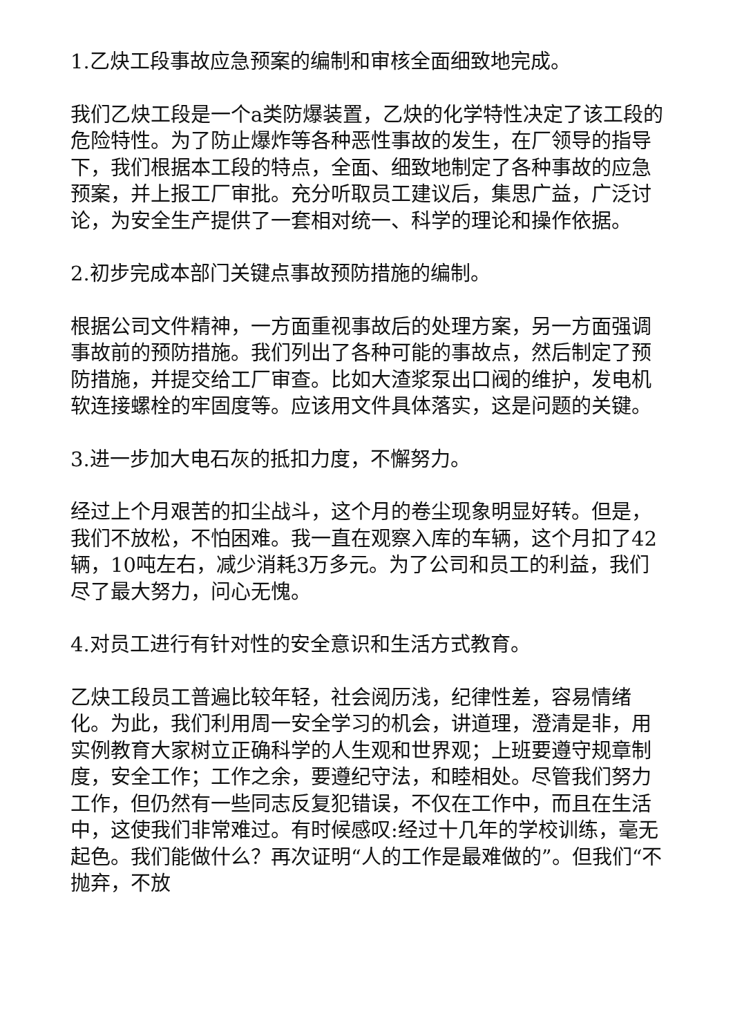1.乙炔工段事故应急预案的编制和审核全面细致地完成。
我们乙炔工段是一个a类防爆装置，乙炔的化学特性决定了该工段的危险特性。为了防止爆炸等各种恶性事故的发生，在厂领导的指导下，我们根据本工段的特点，全面、细致地制定了各种事故的应急预案，并上报工厂审批。充分听取员工建议后，集思广益，广泛讨论，为安全生产提供了一套相对统一、科学的理论和操作依据。
2.初步完成本部门关键点事故预防措施的编制。
根据公司文件精神，一方面重视事故后的处理方案，另一方面强调事故前的预防措施。我们列出了各种可能的事故点，然后制定了预防措施，并提交给工厂审查。比如大渣浆泵出口阀的维护，发电机软连接螺栓的牢固度等。应该用文件具体落实，这是问题的关键。
3.进一步加大电石灰的抵扣力度，不懈努力。
经过上个月艰苦的扣尘战斗，这个月的卷尘现象明显好转。但是，我们不放松，不怕困难。我一直在观察入库的车辆，这个月扣了42辆，10吨左右，减少消耗3万多元。为了公司和员工的利益，我们尽了最大努力，问心无愧。
4.对员工进行有针对性的安全意识和生活方式教育。
乙炔工段员工普遍比较年轻，社会阅历浅，纪律性差，容易情绪化。为此，我们利用周一安全学习的机会，讲道理，澄清是非，用实例教育大家树立正确科学的人生观和世界观；上班要遵守规章制度，安全工作；工作之余，要遵纪守法，和睦相处。尽管我们努力工作，但仍然有一些同志反复犯错误，不仅在工作中，而且在生活中，这使我们非常难过。有时候感叹:经过十几年的学校训练，毫无起色。我们能做什么？再次证明“人的工作是最难做的”。但我们“不抛弃，不放